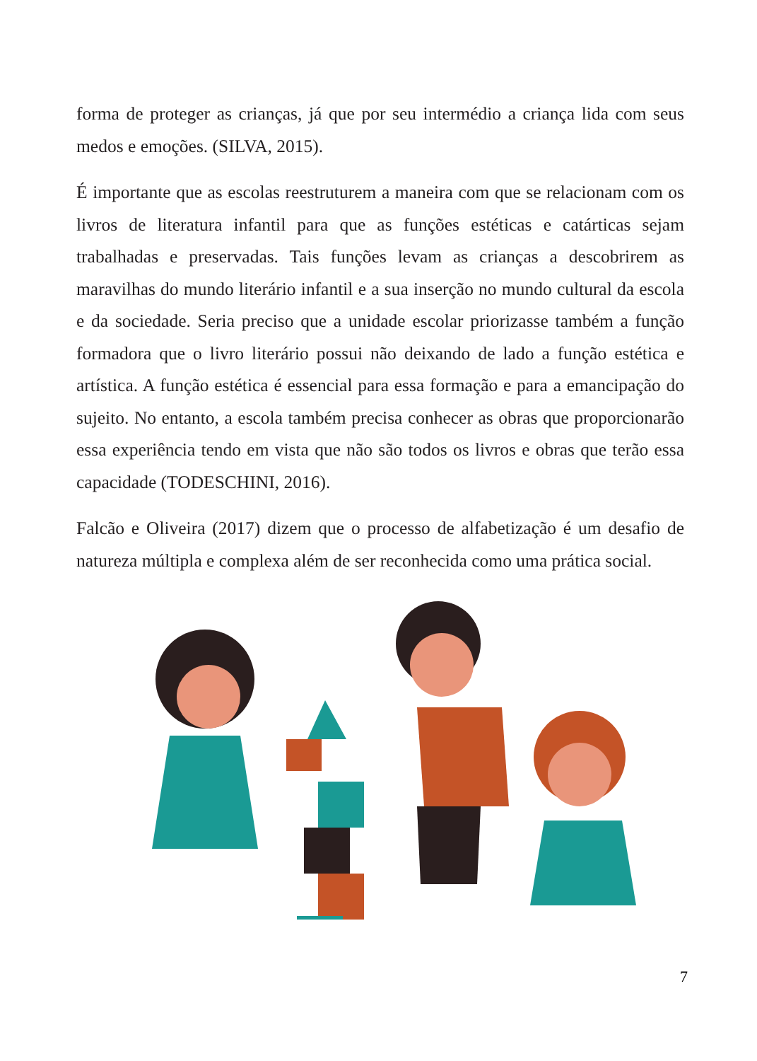forma de proteger as crianças, já que por seu intermédio a criança lida com seus medos e emoções. (SILVA, 2015).
É importante que as escolas reestruturem a maneira com que se relacionam com os livros de literatura infantil para que as funções estéticas e catárticas sejam trabalhadas e preservadas. Tais funções levam as crianças a descobrirem as maravilhas do mundo literário infantil e a sua inserção no mundo cultural da escola e da sociedade. Seria preciso que a unidade escolar priorizasse também a função formadora que o livro literário possui não deixando de lado a função estética e artística. A função estética é essencial para essa formação e para a emancipação do sujeito. No entanto, a escola também precisa conhecer as obras que proporcionarão essa experiência tendo em vista que não são todos os livros e obras que terão essa capacidade (TODESCHINI, 2016).
Falcão e Oliveira (2017) dizem que o processo de alfabetização é um desafio de natureza múltipla e complexa além de ser reconhecida como uma prática social.
7